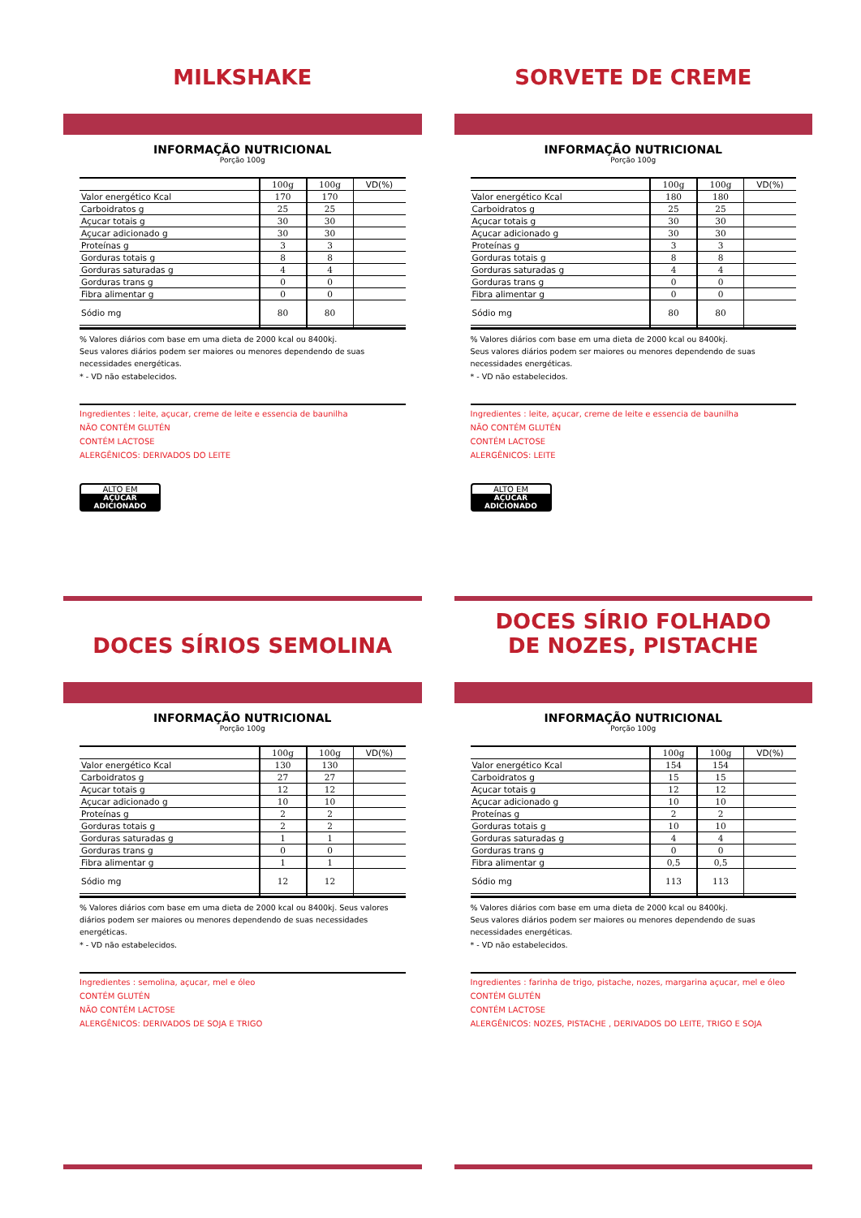MILKSHAKE
INFORMAÇÃO NUTRICIONAL
Porção 100g
| | 100g | 100g | VD(%) |
| --- | --- | --- | --- |
| Valor energético Kcal | 170 | 170 | |
| Carboidratos g | 25 | 25 | |
| Açucar totais g | 30 | 30 | |
| Açucar adicionado g | 30 | 30 | |
| Proteínas g | 3 | 3 | |
| Gorduras totais g | 8 | 8 | |
| Gorduras saturadas g | 4 | 4 | |
| Gorduras trans g | 0 | 0 | |
| Fibra alimentar g | 0 | 0 | |
| Sódio mg | 80 | 80 | |
% Valores diários com base em uma dieta de 2000 kcal ou 8400kj.
Seus valores diários podem ser maiores ou menores dependendo de suas necessidades energéticas.
* - VD não estabelecidos.
Ingredientes : leite, açucar, creme de leite e essencia de baunilha
NÃO CONTÉM GLUTÉN
CONTÉM LACTOSE
ALERGÊNICOS: DERIVADOS DO LEITE
ALTO EM
AÇÚCAR ADICIONADO
SORVETE DE CREME
INFORMAÇÃO NUTRICIONAL
Porção 100g
| | 100g | 100g | VD(%) |
| --- | --- | --- | --- |
| Valor energético Kcal | 180 | 180 | |
| Carboidratos g | 25 | 25 | |
| Açucar totais g | 30 | 30 | |
| Açucar adicionado g | 30 | 30 | |
| Proteínas g | 3 | 3 | |
| Gorduras totais g | 8 | 8 | |
| Gorduras saturadas g | 4 | 4 | |
| Gorduras trans g | 0 | 0 | |
| Fibra alimentar g | 0 | 0 | |
| Sódio mg | 80 | 80 | |
% Valores diários com base em uma dieta de 2000 kcal ou 8400kj.
Seus valores diários podem ser maiores ou menores dependendo de suas necessidades energéticas.
* - VD não estabelecidos.
Ingredientes : leite, açucar, creme de leite e essencia de baunilha
NÃO CONTÉM GLUTÉN
CONTÉM LACTOSE
ALERGÊNICOS: LEITE
ALTO EM
AÇÚCAR ADICIONADO
DOCES SÍRIOS SEMOLINA
INFORMAÇÃO NUTRICIONAL
Porção 100g
| | 100g | 100g | VD(%) |
| --- | --- | --- | --- |
| Valor energético Kcal | 130 | 130 | |
| Carboidratos g | 27 | 27 | |
| Açucar totais g | 12 | 12 | |
| Açucar adicionado g | 10 | 10 | |
| Proteínas g | 2 | 2 | |
| Gorduras totais g | 2 | 2 | |
| Gorduras saturadas g | 1 | 1 | |
| Gorduras trans g | 0 | 0 | |
| Fibra alimentar g | 1 | 1 | |
| Sódio mg | 12 | 12 | |
% Valores diários com base em uma dieta de 2000 kcal ou 8400kj. Seus valores diários podem ser maiores ou menores dependendo de suas necessidades energéticas.
* - VD não estabelecidos.
Ingredientes : semolina, açucar, mel e óleo
CONTÉM GLUTÉN
NÃO CONTÉM LACTOSE
ALERGÊNICOS: DERIVADOS DE SOJA E TRIGO
DOCES SÍRIO FOLHADO
DE NOZES, PISTACHE
INFORMAÇÃO NUTRICIONAL
Porção 100g
| | 100g | 100g | VD(%) |
| --- | --- | --- | --- |
| Valor energético Kcal | 154 | 154 | |
| Carboidratos g | 15 | 15 | |
| Açucar totais g | 12 | 12 | |
| Açucar adicionado g | 10 | 10 | |
| Proteínas g | 2 | 2 | |
| Gorduras totais g | 10 | 10 | |
| Gorduras saturadas g | 4 | 4 | |
| Gorduras trans g | 0 | 0 | |
| Fibra alimentar g | 0,5 | 0,5 | |
| Sódio mg | 113 | 113 | |
% Valores diários com base em uma dieta de 2000 kcal ou 8400kj.
Seus valores diários podem ser maiores ou menores dependendo de suas necessidades energéticas.
* - VD não estabelecidos.
Ingredientes : farinha de trigo, pistache, nozes, margarina açucar, mel e óleo
CONTÉM GLUTÉN
CONTÉM LACTOSE
ALERGÊNICOS: NOZES, PISTACHE , DERIVADOS DO LEITE, TRIGO E SOJA